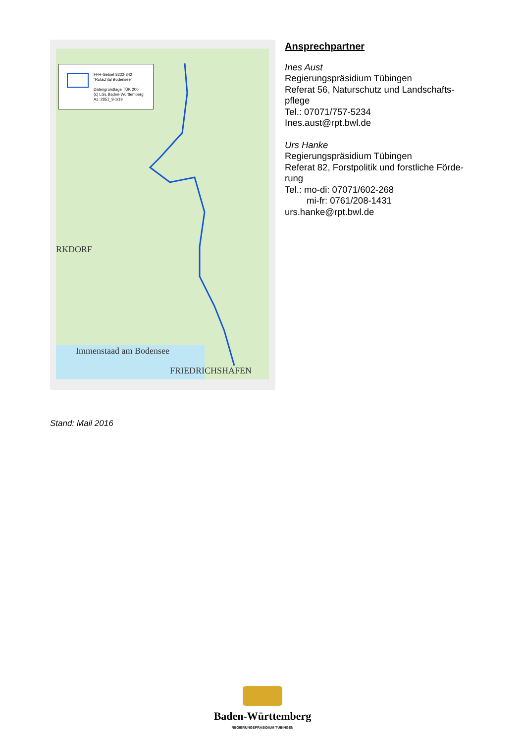FFH-Gebiet 8222-342
"Rotachtal Bodensee"
Datengrundlage TÜK 200
(c) LGL Baden-Württemberg
Az.:2851_9-1/19
RKDORF
Immenstaad am Bodensee
FRIEDRICHSHAFEN
Ansprechpartner
Ines Aust
Regierungspräsidium Tübingen
Referat 56, Naturschutz und Landschafts-pflege
Tel.: 07071/757-5234
Ines.aust@rpt.bwl.de
Urs Hanke
Regierungspräsidium Tübingen
Referat 82, Forstpolitik und forstliche Förde-rung
Tel.: mo-di: 07071/602-268
mi-fr: 0761/208-1431
urs.hanke@rpt.bwl.de
Stand: Mail 2016
Baden-Württemberg
REGIERUNGSPRÄSIDIUM TÜBINGEN